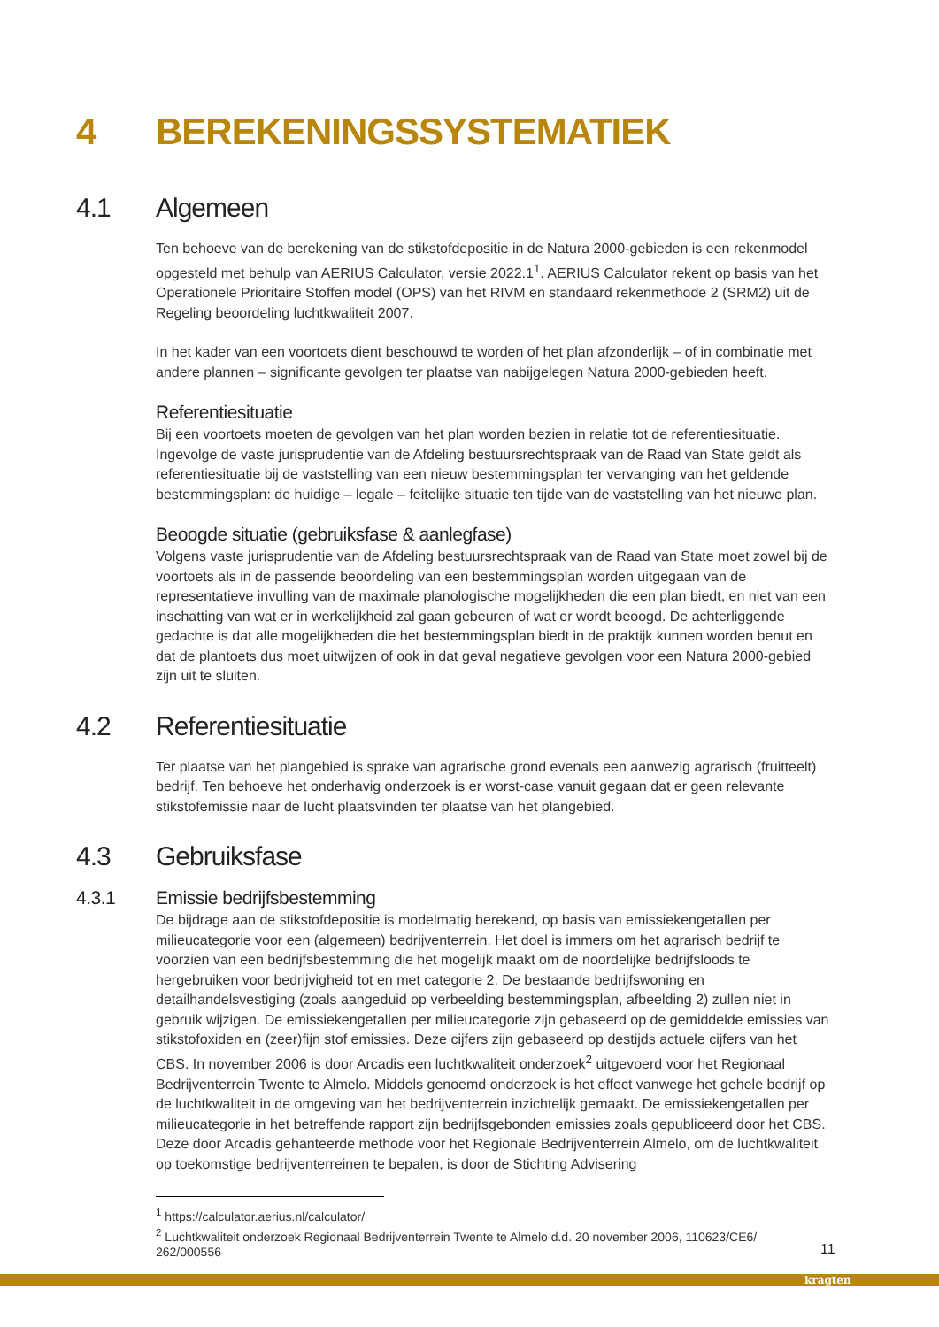4 BEREKENINGSSYSTEMATIEK
4.1 Algemeen
Ten behoeve van de berekening van de stikstofdepositie in de Natura 2000-gebieden is een rekenmodel opgesteld met behulp van AERIUS Calculator, versie 2022.1<sup>1</sup>. AERIUS Calculator rekent op basis van het Operationele Prioritaire Stoffen model (OPS) van het RIVM en standaard rekenmethode 2 (SRM2) uit de Regeling beoordeling luchtkwaliteit 2007.
In het kader van een voortoets dient beschouwd te worden of het plan afzonderlijk – of in combinatie met andere plannen – significante gevolgen ter plaatse van nabijgelegen Natura 2000-gebieden heeft.
Referentiesituatie
Bij een voortoets moeten de gevolgen van het plan worden bezien in relatie tot de referentiesituatie. Ingevolge de vaste jurisprudentie van de Afdeling bestuursrechtspraak van de Raad van State geldt als referentiesituatie bij de vaststelling van een nieuw bestemmingsplan ter vervanging van het geldende bestemmingsplan: de huidige – legale – feitelijke situatie ten tijde van de vaststelling van het nieuwe plan.
Beoogde situatie (gebruiksfase & aanlegfase)
Volgens vaste jurisprudentie van de Afdeling bestuursrechtspraak van de Raad van State moet zowel bij de voortoets als in de passende beoordeling van een bestemmingsplan worden uitgegaan van de representatieve invulling van de maximale planologische mogelijkheden die een plan biedt, en niet van een inschatting van wat er in werkelijkheid zal gaan gebeuren of wat er wordt beoogd. De achterliggende gedachte is dat alle mogelijkheden die het bestemmingsplan biedt in de praktijk kunnen worden benut en dat de plantoets dus moet uitwijzen of ook in dat geval negatieve gevolgen voor een Natura 2000-gebied zijn uit te sluiten.
4.2 Referentiesituatie
Ter plaatse van het plangebied is sprake van agrarische grond evenals een aanwezig agrarisch (fruitteelt) bedrijf. Ten behoeve het onderhavig onderzoek is er worst-case vanuit gegaan dat er geen relevante stikstofemissie naar de lucht plaatsvinden ter plaatse van het plangebied.
4.3 Gebruiksfase
4.3.1 Emissie bedrijfsbestemming
De bijdrage aan de stikstofdepositie is modelmatig berekend, op basis van emissiekengetallen per milieucategorie voor een (algemeen) bedrijventerrein. Het doel is immers om het agrarisch bedrijf te voorzien van een bedrijfsbestemming die het mogelijk maakt om de noordelijke bedrijfsloods te hergebruiken voor bedrijvigheid tot en met categorie 2. De bestaande bedrijfswoning en detailhandelsvestiging (zoals aangeduid op verbeelding bestemmingsplan, afbeelding 2) zullen niet in gebruik wijzigen. De emissiekengetallen per milieucategorie zijn gebaseerd op de gemiddelde emissies van stikstofoxiden en (zeer)fijn stof emissies. Deze cijfers zijn gebaseerd op destijds actuele cijfers van het CBS. In november 2006 is door Arcadis een luchtkwaliteit onderzoek<sup>2</sup> uitgevoerd voor het Regionaal Bedrijventerrein Twente te Almelo. Middels genoemd onderzoek is het effect vanwege het gehele bedrijf op de luchtkwaliteit in de omgeving van het bedrijventerrein inzichtelijk gemaakt. De emissiekengetallen per milieucategorie in het betreffende rapport zijn bedrijfsgebonden emissies zoals gepubliceerd door het CBS. Deze door Arcadis gehanteerde methode voor het Regionale Bedrijventerrein Almelo, om de luchtkwaliteit op toekomstige bedrijventerreinen te bepalen, is door de Stichting Advisering
<sup>1</sup> https://calculator.aerius.nl/calculator/
<sup>2</sup> Luchtkwaliteit onderzoek Regionaal Bedrijventerrein Twente te Almelo d.d. 20 november 2006, 110623/CE6/ 262/000556
11
kragten